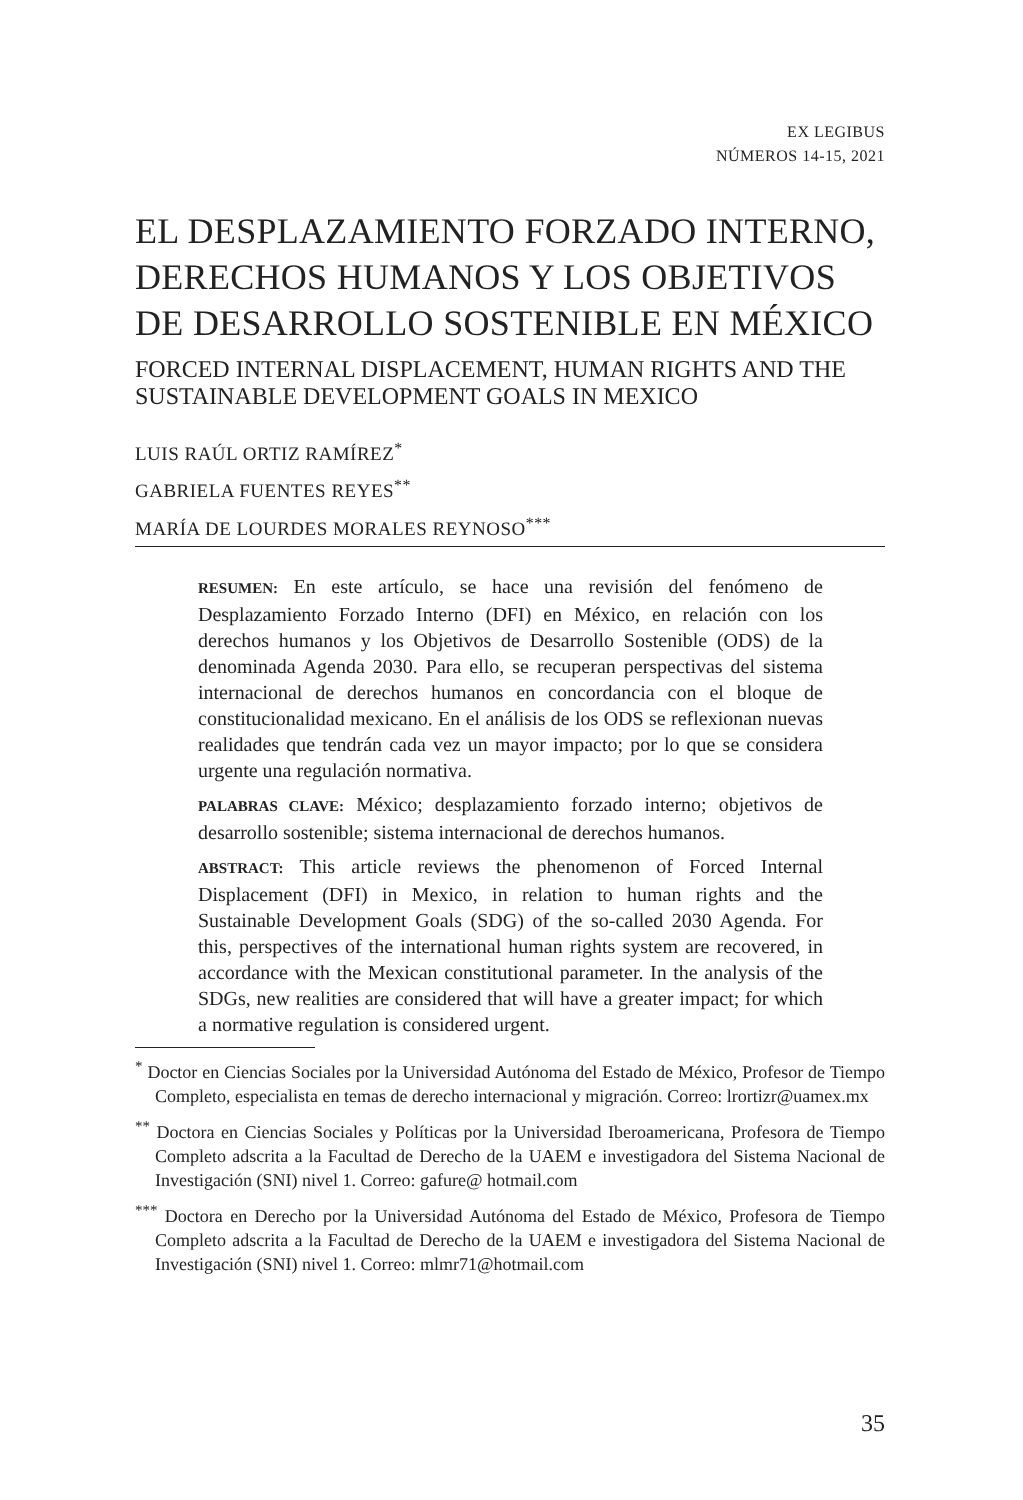EX LEGIBUS
NÚMEROS 14-15, 2021
EL DESPLAZAMIENTO FORZADO INTERNO, DERECHOS HUMANOS Y LOS OBJETIVOS DE DESARROLLO SOSTENIBLE EN MÉXICO
FORCED INTERNAL DISPLACEMENT, HUMAN RIGHTS AND THE SUSTAINABLE DEVELOPMENT GOALS IN MEXICO
LUIS RAÚL ORTIZ RAMÍREZ<sup>*</sup>
GABRIELA FUENTES REYES<sup>**</sup>
MARÍA DE LOURDES MORALES REYNOSO<sup>***</sup>
RESUMEN: En este artículo, se hace una revisión del fenómeno de Desplazamiento Forzado Interno (DFI) en México, en relación con los derechos humanos y los Objetivos de Desarrollo Sostenible (ODS) de la denominada Agenda 2030. Para ello, se recuperan perspectivas del sistema internacional de derechos humanos en concordancia con el bloque de constitucionalidad mexicano. En el análisis de los ODS se reflexionan nuevas realidades que tendrán cada vez un mayor impacto; por lo que se considera urgente una regulación normativa.
PALABRAS CLAVE: México; desplazamiento forzado interno; objetivos de desarrollo sostenible; sistema internacional de derechos humanos.
ABSTRACT: This article reviews the phenomenon of Forced Internal Displacement (DFI) in Mexico, in relation to human rights and the Sustainable Development Goals (SDG) of the so-called 2030 Agenda. For this, perspectives of the international human rights system are recovered, in accordance with the Mexican constitutional parameter. In the analysis of the SDGs, new realities are considered that will have a greater impact; for which a normative regulation is considered urgent.
<sup>*</sup> Doctor en Ciencias Sociales por la Universidad Autónoma del Estado de México, Profesor de Tiempo Completo, especialista en temas de derecho internacional y migración. Correo: lrortizr@uamex.mx
<sup>**</sup> Doctora en Ciencias Sociales y Políticas por la Universidad Iberoamericana, Profesora de Tiempo Completo adscrita a la Facultad de Derecho de la UAEM e investigadora del Sistema Nacional de Investigación (SNI) nivel 1. Correo: gafure@ hotmail.com
<sup>***</sup> Doctora en Derecho por la Universidad Autónoma del Estado de México, Profesora de Tiempo Completo adscrita a la Facultad de Derecho de la UAEM e investigadora del Sistema Nacional de Investigación (SNI) nivel 1. Correo: mlmr71@hotmail.com
35